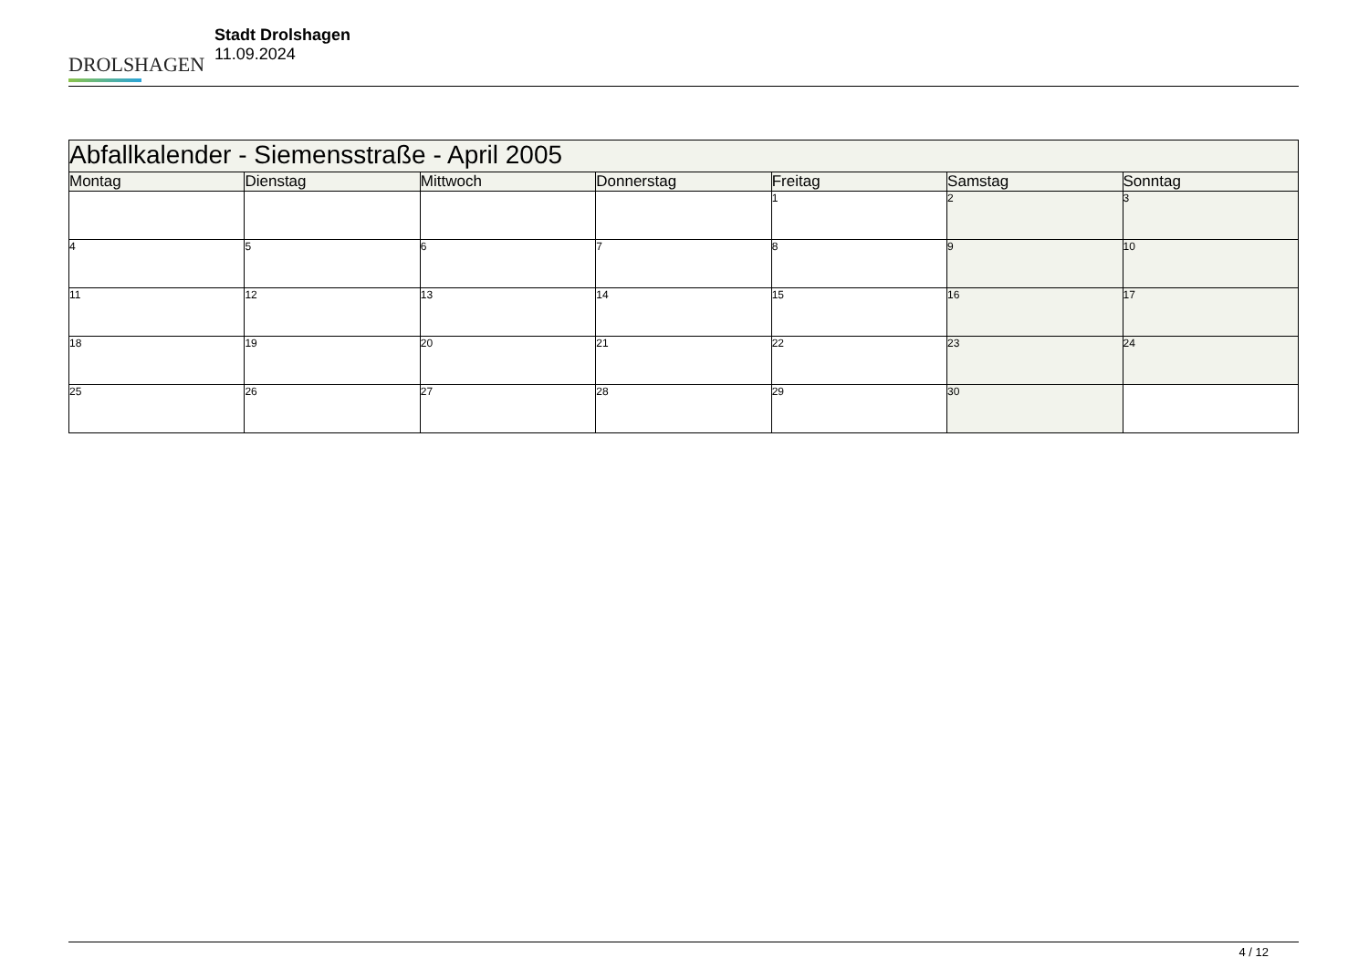DROLSHAGEN
Stadt Drolshagen
11.09.2024
| Abfallkalender - Siemensstraße - April 2005 | | | | | | |
| --- | --- | --- | --- | --- | --- | --- |
| Montag | Dienstag | Mittwoch | Donnerstag | Freitag | Samstag | Sonntag |
| | | | | 1 | 2 | 3 |
| 4 | 5 | 6 | 7 | 8 | 9 | 10 |
| 11 | 12 | 13 | 14 | 15 | 16 | 17 |
| 18 | 19 | 20 | 21 | 22 | 23 | 24 |
| 25 | 26 | 27 | 28 | 29 | 30 | |
4 / 12